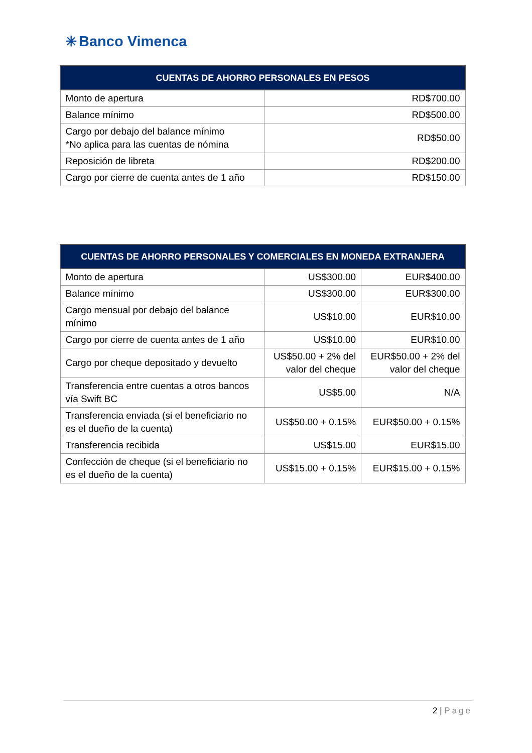✳ Banco Vimenca
| CUENTAS DE AHORRO PERSONALES EN PESOS | |
| --- | --- |
| Monto de apertura | RD$700.00 |
| Balance mínimo | RD$500.00 |
| Cargo por debajo del balance mínimo *No aplica para las cuentas de nómina | RD$50.00 |
| Reposición de libreta | RD$200.00 |
| Cargo por cierre de cuenta antes de 1 año | RD$150.00 |
| CUENTAS DE AHORRO PERSONALES Y COMERCIALES EN MONEDA EXTRANJERA | | |
| --- | --- | --- |
| Monto de apertura | US$300.00 | EUR$400.00 |
| Balance mínimo | US$300.00 | EUR$300.00 |
| Cargo mensual por debajo del balance mínimo | US$10.00 | EUR$10.00 |
| Cargo por cierre de cuenta antes de 1 año | US$10.00 | EUR$10.00 |
| Cargo por cheque depositado y devuelto | US$50.00 + 2% del valor del cheque | EUR$50.00 + 2% del valor del cheque |
| Transferencia entre cuentas a otros bancos vía Swift BC | US$5.00 | N/A |
| Transferencia enviada (si el beneficiario no es el dueño de la cuenta) | US$50.00 + 0.15% | EUR$50.00 + 0.15% |
| Transferencia recibida | US$15.00 | EUR$15.00 |
| Confección de cheque (si el beneficiario no es el dueño de la cuenta) | US$15.00 + 0.15% | EUR$15.00 + 0.15% |
2 | Page